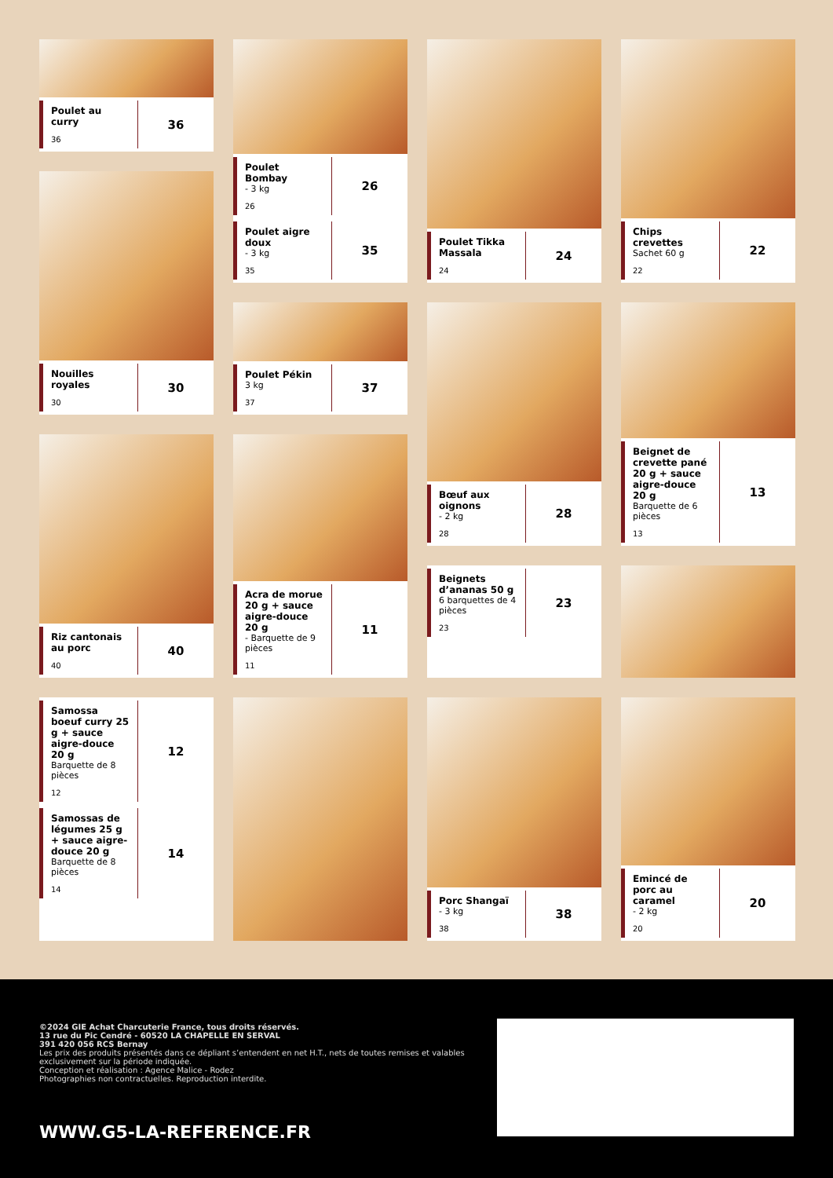Poulet au curry
36
36
Nouilles royales
30
30
Riz cantonais au porc
40
40
Samossa boeuf curry 25 g + sauce aigre-douce 20 g
Barquette de 8 pièces
12
12
Samossas de légumes 25 g + sauce aigre-douce 20 g
Barquette de 8 pièces
14
14
Poulet Bombay
- 3 kg
26
26
Poulet aigre doux
- 3 kg
35
35
Poulet Pékin
3 kg
37
37
Acra de morue 20 g + sauce aigre-douce 20 g
- Barquette de 9 pièces
11
11
Poulet Tikka Massala
24
24
Bœuf aux oignons
- 2 kg
28
28
Beignets d’ananas 50 g
6 barquettes de 4 pièces
23
23
Porc Shangaï
- 3 kg
38
38
Chips crevettes
Sachet 60 g
22
22
Beignet de crevette pané 20 g + sauce aigre-douce 20 g
Barquette de 6 pièces
13
13
Emincé de porc au caramel
- 2 kg
20
20
©2024 GIE Achat Charcuterie France, tous droits réservés.
13 rue du Pic Cendré - 60520 LA CHAPELLE EN SERVAL
391 420 056 RCS Bernay
Les prix des produits présentés dans ce dépliant s’entendent en net H.T., nets de toutes remises et valables exclusivement sur la période indiquée.
Conception et réalisation : Agence Malice - Rodez
Photographies non contractuelles. Reproduction interdite.
WWW.G5-LA-REFERENCE.FR